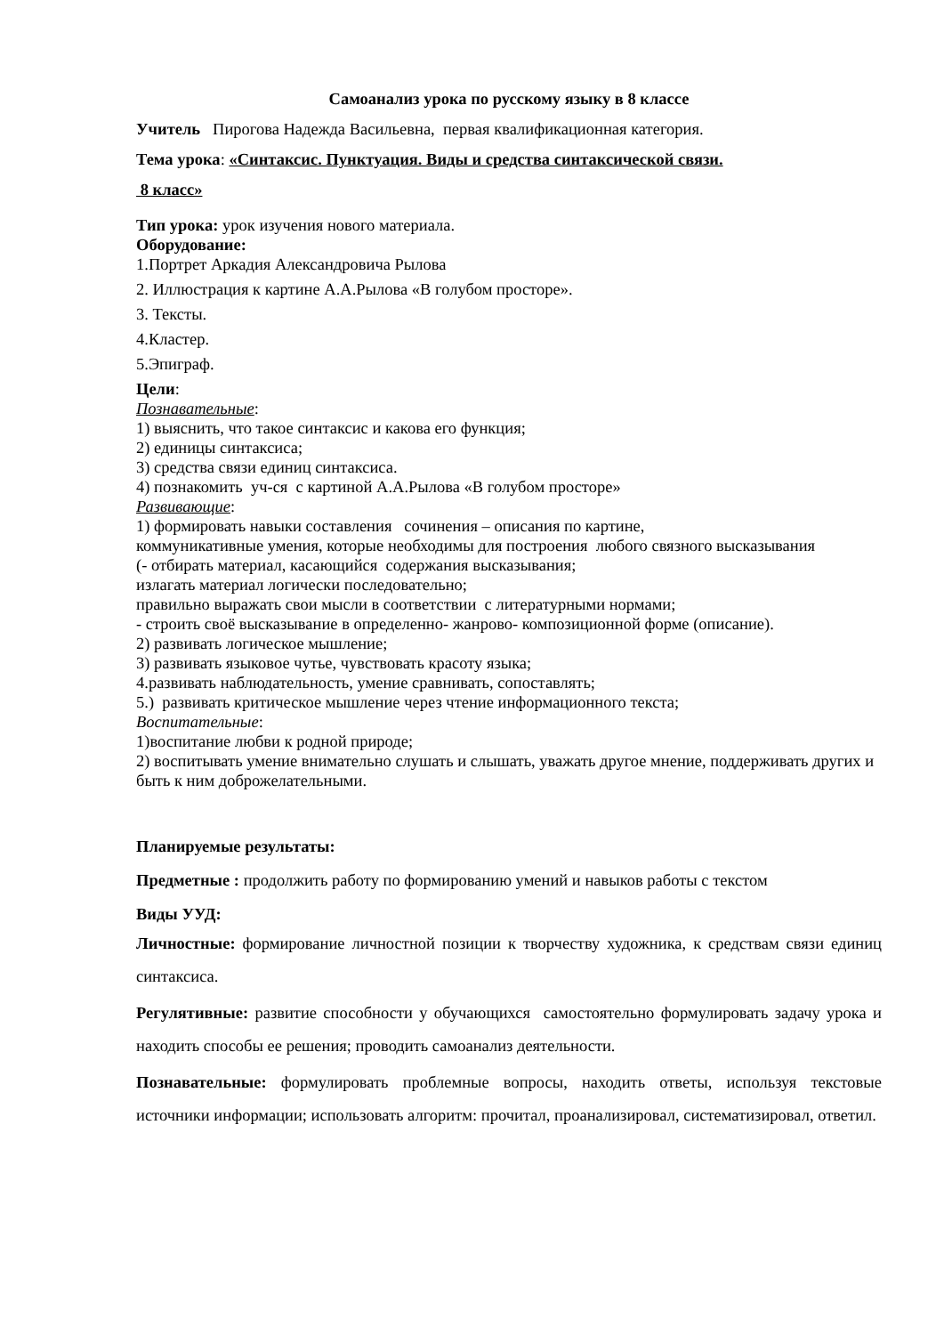Самоанализ урока по русскому языку в 8 классе
Учитель Пирогова Надежда Васильевна, первая квалификационная категория.
Тема урока: «Синтаксис. Пунктуация. Виды и средства синтаксической связи.
8 класс»
Тип урока: урок изучения нового материала.
Оборудование:
1.Портрет Аркадия Александровича Рылова
2. Иллюстрация к картине А.А.Рылова «В голубом просторе».
3. Тексты.
4.Кластер.
5.Эпиграф.
Цели:
Познавательные:
1) выяснить, что такое синтаксис и какова его функция;
2) единицы синтаксиса;
3) средства связи единиц синтаксиса.
4) познакомить уч-ся с картиной А.А.Рылова «В голубом просторе»
Развивающие:
1) формировать навыки составления сочинения – описания по картине,
коммуникативные умения, которые необходимы для построения любого связного высказывания
(- отбирать материал, касающийся содержания высказывания;
излагать материал логически последовательно;
правильно выражать свои мысли в соответствии с литературными нормами;
- строить своё высказывание в определенно- жанрово- композиционной форме (описание).
2) развивать логическое мышление;
3) развивать языковое чутье, чувствовать красоту языка;
4.развивать наблюдательность, умение сравнивать, сопоставлять;
5.) развивать критическое мышление через чтение информационного текста;
Воспитательные:
1)воспитание любви к родной природе;
2) воспитывать умение внимательно слушать и слышать, уважать другое мнение, поддерживать других и быть к ним доброжелательными.
Планируемые результаты:
Предметные : продолжить работу по формированию умений и навыков работы с текстом
Виды УУД:
Личностные: формирование личностной позиции к творчеству художника, к средствам связи единиц синтаксиса.
Регулятивные: развитие способности у обучающихся самостоятельно формулировать задачу урока и находить способы ее решения; проводить самоанализ деятельности.
Познавательные: формулировать проблемные вопросы, находить ответы, используя текстовые источники информации; использовать алгоритм: прочитал, проанализировал, систематизировал, ответил.